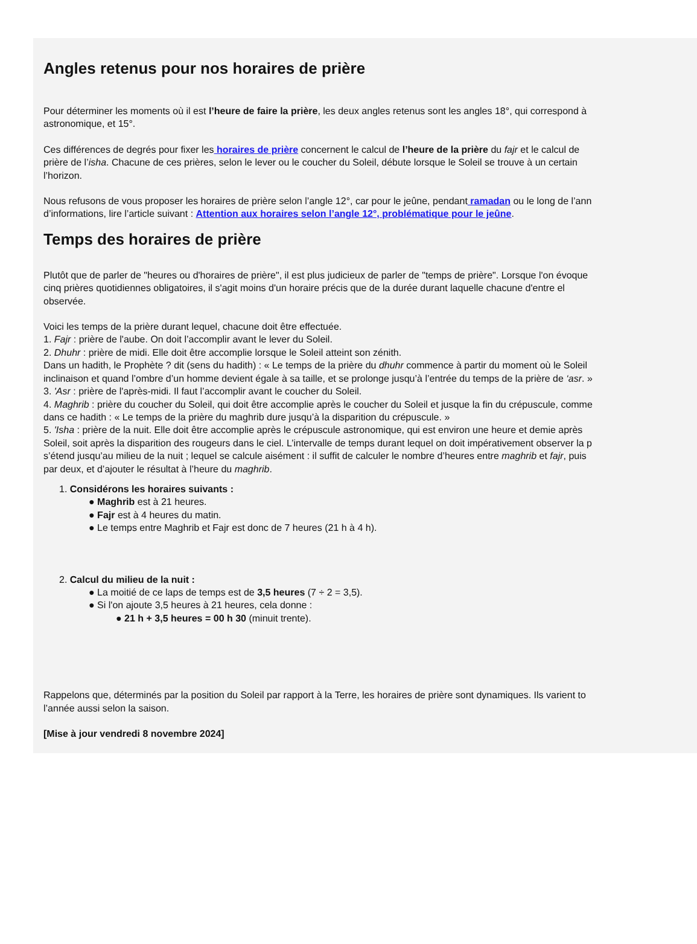Angles retenus pour nos horaires de prière
Pour déterminer les moments où il est l’heure de faire la prière, les deux angles retenus sont les angles 18°, qui correspond à
astronomique, et 15°.
Ces différences de degrés pour fixer les horaires de prière concernent le calcul de l’heure de la prière du fajr et le calcul de
prière de l’isha. Chacune de ces prières, selon le lever ou le coucher du Soleil, débute lorsque le Soleil se trouve à un certain
l’horizon.
Nous refusons de vous proposer les horaires de prière selon l’angle 12°, car pour le jeûne, pendant ramadan ou le long de l’ann
d’informations, lire l’article suivant : Attention aux horaires selon l’angle 12°, problématique pour le jeûne.
Temps des horaires de prière
Plutôt que de parler de "heures ou d'horaires de prière", il est plus judicieux de parler de "temps de prière". Lorsque l'on évoque
cinq prières quotidiennes obligatoires, il s'agit moins d'un horaire précis que de la durée durant laquelle chacune d'entre el
observée.
Voici les temps de la prière durant lequel, chacune doit être effectuée.
1. Fajr : prière de l'aube. On doit l’accomplir avant le lever du Soleil.
2. Dhuhr : prière de midi. Elle doit être accomplie lorsque le Soleil atteint son zénith.
Dans un hadith, le Prophète ? dit (sens du hadith) : « Le temps de la prière du dhuhr commence à partir du moment où le Soleil
inclinaison et quand l’ombre d’un homme devient égale à sa taille, et se prolonge jusqu’à l’entrée du temps de la prière de ‘asr. »
3. 'Asr : prière de l'après-midi. Il faut l’accomplir avant le coucher du Soleil.
4. Maghrib : prière du coucher du Soleil, qui doit être accomplie après le coucher du Soleil et jusque la fin du crépuscule, comme
dans ce hadith : « Le temps de la prière du maghrib dure jusqu’à la disparition du crépuscule. »
5. 'Isha : prière de la nuit. Elle doit être accomplie après le crépuscule astronomique, qui est environ une heure et demie après
Soleil, soit après la disparition des rougeurs dans le ciel. L’intervalle de temps durant lequel on doit impérativement observer la p
s’étend jusqu’au milieu de la nuit ; lequel se calcule aisément : il suffit de calculer le nombre d’heures entre maghrib et fajr, puis
par deux, et d’ajouter le résultat à l’heure du maghrib.
1. Considérons les horaires suivants :
● Maghrib est à 21 heures.
● Fajr est à 4 heures du matin.
● Le temps entre Maghrib et Fajr est donc de 7 heures (21 h à 4 h).
2. Calcul du milieu de la nuit :
● La moitié de ce laps de temps est de 3,5 heures (7 ÷ 2 = 3,5).
● Si l'on ajoute 3,5 heures à 21 heures, cela donne :
● 21 h + 3,5 heures = 00 h 30 (minuit trente).
Rappelons que, déterminés par la position du Soleil par rapport à la Terre, les horaires de prière sont dynamiques. Ils varient to
l’année aussi selon la saison.
[Mise à jour vendredi 8 novembre 2024]